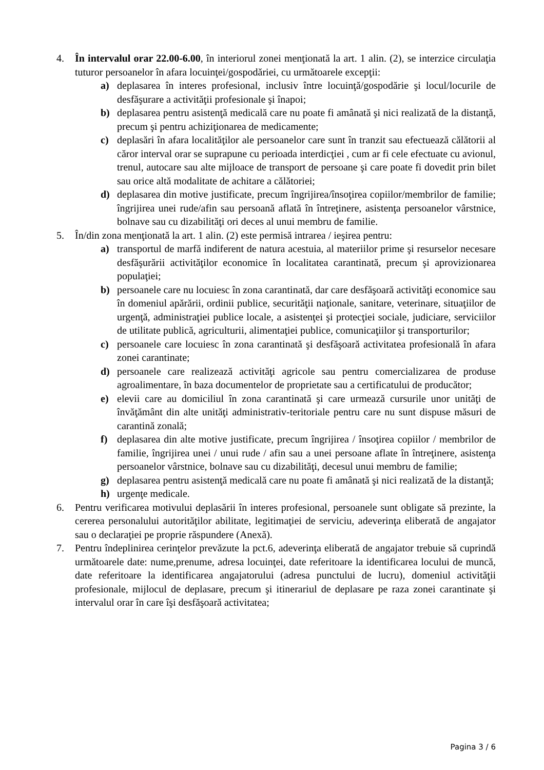4. În intervalul orar 22.00-6.00, în interiorul zonei menţionată la art. 1 alin. (2), se interzice circulaţia tuturor persoanelor în afara locuinţei/gospodăriei, cu următoarele excepţii:
a) deplasarea în interes profesional, inclusiv între locuinţă/gospodărie şi locul/locurile de desfăşurare a activităţii profesionale şi înapoi;
b) deplasarea pentru asistenţă medicală care nu poate fi amânată şi nici realizată de la distanţă, precum şi pentru achiziţionarea de medicamente;
c) deplasări în afara localităţilor ale persoanelor care sunt în tranzit sau efectuează călătorii al căror interval orar se suprapune cu perioada interdicţiei , cum ar fi cele efectuate cu avionul, trenul, autocare sau alte mijloace de transport de persoane şi care poate fi dovedit prin bilet sau orice altă modalitate de achitare a călătoriei;
d) deplasarea din motive justificate, precum îngrijirea/însoţirea copiilor/membrilor de familie; îngrijirea unei rude/afin sau persoană aflată în întreţinere, asistenţa persoanelor vârstnice, bolnave sau cu dizabilităţi ori deces al unui membru de familie.
5. În/din zona menţionată la art. 1 alin. (2) este permisă intrarea / ieşirea pentru:
a) transportul de marfă indiferent de natura acestuia, al materiilor prime şi resurselor necesare desfăşurării activităţilor economice în localitatea carantinată, precum şi aprovizionarea populaţiei;
b) persoanele care nu locuiesc în zona carantinată, dar care desfăşoară activităţi economice sau în domeniul apărării, ordinii publice, securităţii naţionale, sanitare, veterinare, situaţiilor de urgenţă, administraţiei publice locale, a asistenţei şi protecţiei sociale, judiciare, serviciilor de utilitate publică, agriculturii, alimentaţiei publice, comunicaţiilor şi transporturilor;
c) persoanele care locuiesc în zona carantinată şi desfăşoară activitatea profesională în afara zonei carantinate;
d) persoanele care realizează activităţi agricole sau pentru comercializarea de produse agroalimentare, în baza documentelor de proprietate sau a certificatului de producător;
e) elevii care au domiciliul în zona carantinată şi care urmează cursurile unor unităţi de învăţământ din alte unităţi administrativ-teritoriale pentru care nu sunt dispuse măsuri de carantină zonală;
f) deplasarea din alte motive justificate, precum îngrijirea / însoţirea copiilor / membrilor de familie, îngrijirea unei / unui rude / afin sau a unei persoane aflate în întreţinere, asistenţa persoanelor vârstnice, bolnave sau cu dizabilităţi, decesul unui membru de familie;
g) deplasarea pentru asistenţă medicală care nu poate fi amânată şi nici realizată de la distanţă;
h) urgenţe medicale.
6. Pentru verificarea motivului deplasării în interes profesional, persoanele sunt obligate să prezinte, la cererea personalului autorităţilor abilitate, legitimaţiei de serviciu, adeverinţa eliberată de angajator sau o declaraţiei pe proprie răspundere (Anexă).
7. Pentru îndeplinirea cerinţelor prevăzute la pct.6, adeverinţa eliberată de angajator trebuie să cuprindă următoarele date: nume,prenume, adresa locuinţei, date referitoare la identificarea locului de muncă, date referitoare la identificarea angajatorului (adresa punctului de lucru), domeniul activităţii profesionale, mijlocul de deplasare, precum şi itinerariul de deplasare pe raza zonei carantinate şi intervalul orar în care îşi desfăşoară activitatea;
Pagina 3 / 6